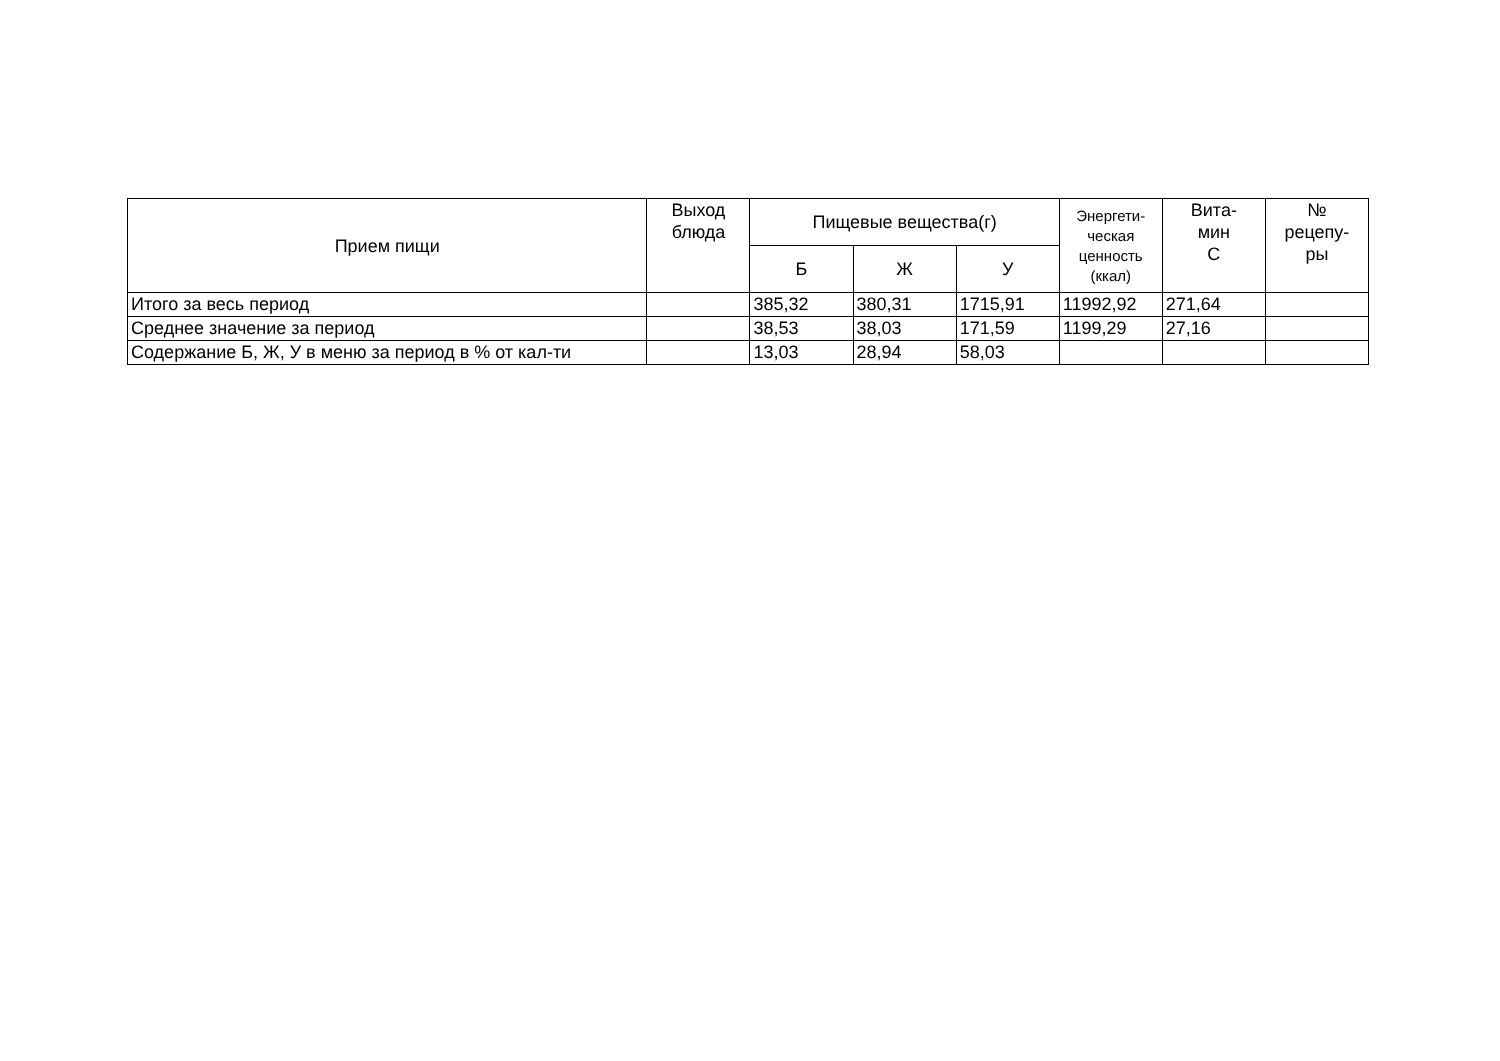| Прием пищи | Выход блюда | Пищевые вещества(г) | | | Энергети- ческая ценность (ккал) | Вита- мин С | № рецепу- ры |
| --- | --- | --- | --- | --- | --- | --- | --- |
| | | Б | Ж | У | | | |
| Итого за весь период | | 385,32 | 380,31 | 1715,91 | 11992,92 | 271,64 | |
| Среднее значение за период | | 38,53 | 38,03 | 171,59 | 1199,29 | 27,16 | |
| Содержание Б, Ж, У в меню за период в % от кал-ти | | 13,03 | 28,94 | 58,03 | | | |